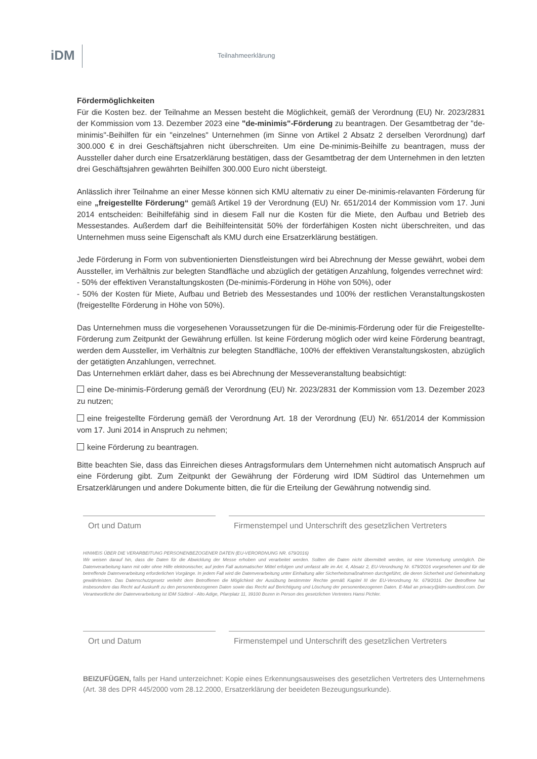iDM Teilnahmeerklärung
Fördermöglichkeiten
Für die Kosten bez. der Teilnahme an Messen besteht die Möglichkeit, gemäß der Verordnung (EU) Nr. 2023/2831 der Kommission vom 13. Dezember 2023 eine "de-minimis"-Förderung zu beantragen. Der Gesamtbetrag der "de-minimis"-Beihilfen für ein "einzelnes" Unternehmen (im Sinne von Artikel 2 Absatz 2 derselben Verordnung) darf 300.000 € in drei Geschäftsjahren nicht überschreiten. Um eine De-minimis-Beihilfe zu beantragen, muss der Aussteller daher durch eine Ersatzerklärung bestätigen, dass der Gesamtbetrag der dem Unternehmen in den letzten drei Geschäftsjahren gewährten Beihilfen 300.000 Euro nicht übersteigt.
Anlässlich ihrer Teilnahme an einer Messe können sich KMU alternativ zu einer De-minimis-relavanten Förderung für eine „freigestellte Förderung“ gemäß Artikel 19 der Verordnung (EU) Nr. 651/2014 der Kommission vom 17. Juni 2014 entscheiden: Beihilfefähig sind in diesem Fall nur die Kosten für die Miete, den Aufbau und Betrieb des Messestandes. Außerdem darf die Beihilfeintensität 50% der förderfähigen Kosten nicht überschreiten, und das Unternehmen muss seine Eigenschaft als KMU durch eine Ersatzerklärung bestätigen.
Jede Förderung in Form von subventionierten Dienstleistungen wird bei Abrechnung der Messe gewährt, wobei dem Aussteller, im Verhältnis zur belegten Standfläche und abzüglich der getätigen Anzahlung, folgendes verrechnet wird:
- 50% der effektiven Veranstaltungskosten (De-minimis-Förderung in Höhe von 50%), oder
- 50% der Kosten für Miete, Aufbau und Betrieb des Messestandes und 100% der restlichen Veranstaltungskosten (freigestellte Förderung in Höhe von 50%).
Das Unternehmen muss die vorgesehenen Voraussetzungen für die De-minimis-Förderung oder für die Freigestellte-Förderung zum Zeitpunkt der Gewährung erfüllen. Ist keine Förderung möglich oder wird keine Förderung beantragt, werden dem Aussteller, im Verhältnis zur belegten Standfläche, 100% der effektiven Veranstaltungskosten, abzüglich der getätigten Anzahlungen, verrechnet.
Das Unternehmen erklärt daher, dass es bei Abrechnung der Messeveranstaltung beabsichtigt:
eine De-minimis-Förderung gemäß der Verordnung (EU) Nr. 2023/2831 der Kommission vom 13. Dezember 2023 zu nutzen;
eine freigestellte Förderung gemäß der Verordnung Art. 18 der Verordnung (EU) Nr. 651/2014 der Kommission vom 17. Juni 2014 in Anspruch zu nehmen;
keine Förderung zu beantragen.
Bitte beachten Sie, dass das Einreichen dieses Antragsformulars dem Unternehmen nicht automatisch Anspruch auf eine Förderung gibt. Zum Zeitpunkt der Gewährung der Förderung wird IDM Südtirol das Unternehmen um Ersatzerklärungen und andere Dokumente bitten, die für die Erteilung der Gewährung notwendig sind.
Ort und Datum Firmenstempel und Unterschrift des gesetzlichen Vertreters
HINWEIS ÜBER DIE VERARBEITUNG PERSONENBEZOGENER DATEN (EU-VERORDNUNG NR. 679/2016)
Wir weisen darauf hin, dass die Daten für die Abwicklung der Messe erhoben und verarbeitet werden. Sollten die Daten nicht übermittelt werden, ist eine Vormerkung unmöglich. Die Datenverarbeitung kann mit oder ohne Hilfe elektronischer, auf jeden Fall automatischer Mittel erfolgen und umfasst alle im Art. 4, Absatz 2, EU-Verordnung Nr. 679/2016 vorgesehenen und für die betreffende Datenverarbeitung erforderlichen Vorgänge. In jedem Fall wird die Datenverarbeitung unter Einhaltung aller Sicherheitsmaßnahmen durchgeführt, die deren Sicherheit und Geheimhaltung gewährleisten. Das Datenschutzgesetz verleiht dem Betroffenen die Möglichkeit der Ausübung bestimmter Rechte gemäß Kapitel III der EU-Verordnung Nr. 679/2016. Der Betroffene hat insbesondere das Recht auf Auskunft zu den personenbezogenen Daten sowie das Recht auf Berichtigung und Löschung der personenbezogenen Daten. E-Mail an privacy@idm-suedtirol.com. Der Verantwortliche der Datenverarbeitung ist IDM Südtirol - Alto Adige, Pfarrplatz 11, 39100 Bozen in Person des gesetzlichen Vertreters Hansi Pichler.
Ort und Datum Firmenstempel und Unterschrift des gesetzlichen Vertreters
BEIZUFÜGEN, falls per Hand unterzeichnet: Kopie eines Erkennungsausweises des gesetzlichen Vertreters des Unternehmens (Art. 38 des DPR 445/2000 vom 28.12.2000, Ersatzerklärung der beeideten Bezeugungsurkunde).